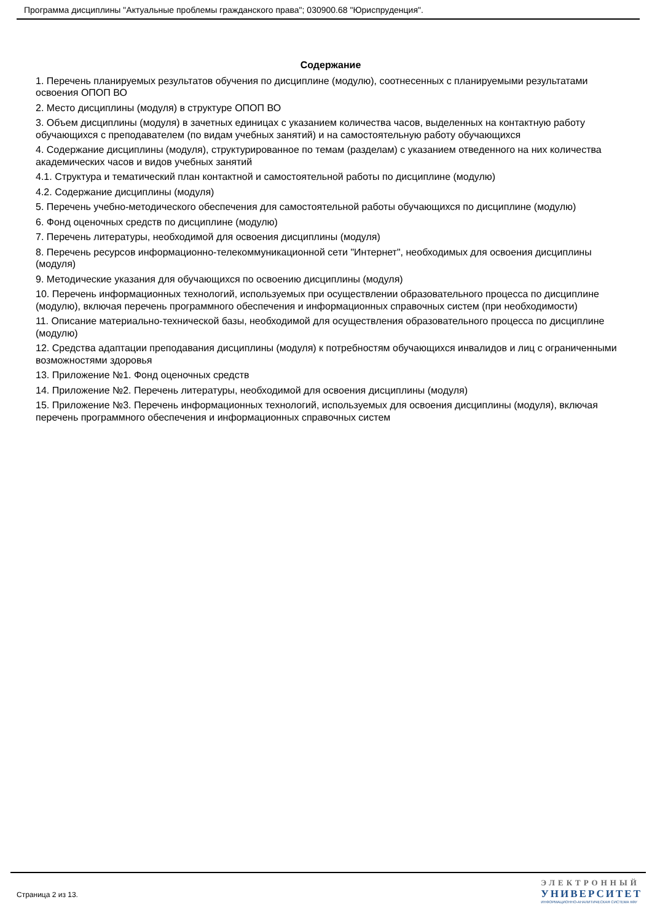Программа дисциплины "Актуальные проблемы гражданского права"; 030900.68 "Юриспруденция".
Содержание
1. Перечень планируемых результатов обучения по дисциплине (модулю), соотнесенных с планируемыми результатами освоения ОПОП ВО
2. Место дисциплины (модуля) в структуре ОПОП ВО
3. Объем дисциплины (модуля) в зачетных единицах с указанием количества часов, выделенных на контактную работу обучающихся с преподавателем (по видам учебных занятий) и на самостоятельную работу обучающихся
4. Содержание дисциплины (модуля), структурированное по темам (разделам) с указанием отведенного на них количества академических часов и видов учебных занятий
4.1. Структура и тематический план контактной и самостоятельной работы по дисциплине (модулю)
4.2. Содержание дисциплины (модуля)
5. Перечень учебно-методического обеспечения для самостоятельной работы обучающихся по дисциплине (модулю)
6. Фонд оценочных средств по дисциплине (модулю)
7. Перечень литературы, необходимой для освоения дисциплины (модуля)
8. Перечень ресурсов информационно-телекоммуникационной сети "Интернет", необходимых для освоения дисциплины (модуля)
9. Методические указания для обучающихся по освоению дисциплины (модуля)
10. Перечень информационных технологий, используемых при осуществлении образовательного процесса по дисциплине (модулю), включая перечень программного обеспечения и информационных справочных систем (при необходимости)
11. Описание материально-технической базы, необходимой для осуществления образовательного процесса по дисциплине (модулю)
12. Средства адаптации преподавания дисциплины (модуля) к потребностям обучающихся инвалидов и лиц с ограниченными возможностями здоровья
13. Приложение №1. Фонд оценочных средств
14. Приложение №2. Перечень литературы, необходимой для освоения дисциплины (модуля)
15. Приложение №3. Перечень информационных технологий, используемых для освоения дисциплины (модуля), включая перечень программного обеспечения и информационных справочных систем
Страница 2 из 13.
ЭЛЕКТРОННЫЙ
УНИВЕРСИТЕТ
ИНФОРМАЦИОННО-АНАЛИТИЧЕСКАЯ СИСТЕМА КФУ